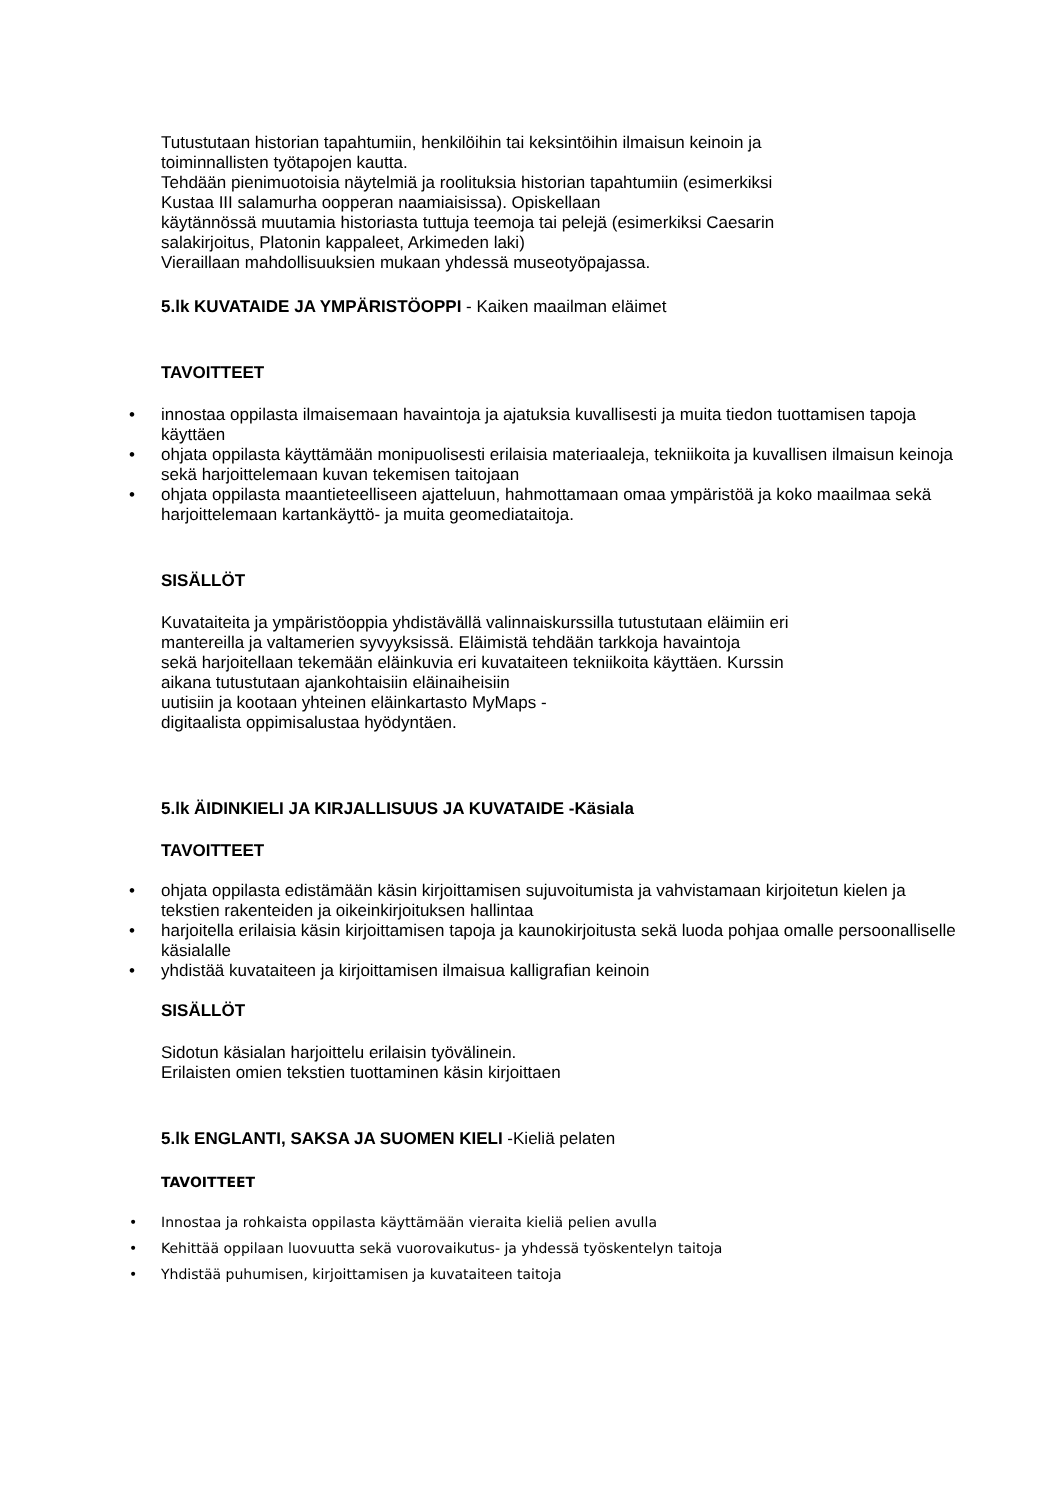Tutustutaan historian tapahtumiin, henkilöihin tai keksintöihin ilmaisun keinoin ja
toiminnallisten työtapojen kautta.
Tehdään pienimuotoisia näytelmiä ja roolituksia historian tapahtumiin (esimerkiksi
Kustaa III salamurha oopperan naamiaisissa). Opiskellaan
käytännössä muutamia historiasta tuttuja teemoja tai pelejä (esimerkiksi Caesarin
salakirjoitus, Platonin kappaleet, Arkimeden laki)
Vieraillaan mahdollisuuksien mukaan yhdessä museotyöpajassa.
5.lk KUVATAIDE JA YMPÄRISTÖOPPI - Kaiken maailman eläimet
TAVOITTEET
• innostaa oppilasta ilmaisemaan havaintoja ja ajatuksia kuvallisesti ja muita tiedon tuottamisen tapoja käyttäen
• ohjata oppilasta käyttämään monipuolisesti erilaisia materiaaleja, tekniikoita ja kuvallisen ilmaisun keinoja sekä harjoittelemaan kuvan tekemisen taitojaan
• ohjata oppilasta maantieteelliseen ajatteluun, hahmottamaan omaa ympäristöä ja koko maailmaa sekä harjoittelemaan kartankäyttö- ja muita geomediataitoja.
SISÄLLÖT
Kuvataiteita ja ympäristöoppia yhdistävällä valinnaiskurssilla tutustutaan eläimiin eri
mantereilla ja valtamerien syvyyksissä. Eläimistä tehdään tarkkoja havaintoja
sekä harjoitellaan tekemään eläinkuvia eri kuvataiteen tekniikoita käyttäen. Kurssin
aikana tutustutaan ajankohtaisiin eläinaiheisiin
uutisiin ja kootaan yhteinen eläinkartasto MyMaps -
digitaalista oppimisalustaa hyödyntäen.
5.lk ÄIDINKIELI JA KIRJALLISUUS JA KUVATAIDE -Käsiala
TAVOITTEET
• ohjata oppilasta edistämään käsin kirjoittamisen sujuvoitumista ja vahvistamaan kirjoitetun kielen ja tekstien rakenteiden ja oikeinkirjoituksen hallintaa
• harjoitella erilaisia käsin kirjoittamisen tapoja ja kaunokirjoitusta sekä luoda pohjaa omalle persoonalliselle käsialalle
• yhdistää kuvataiteen ja kirjoittamisen ilmaisua kalligrafian keinoin
SISÄLLÖT
Sidotun käsialan harjoittelu erilaisin työvälinein.
Erilaisten omien tekstien tuottaminen käsin kirjoittaen
5.lk ENGLANTI, SAKSA JA SUOMEN KIELI -Kieliä pelaten
TAVOITTEET
• Innostaa ja rohkaista oppilasta käyttämään vieraita kieliä pelien avulla
• Kehittää oppilaan luovuutta sekä vuorovaikutus- ja yhdessä työskentelyn taitoja
• Yhdistää puhumisen, kirjoittamisen ja kuvataiteen taitoja